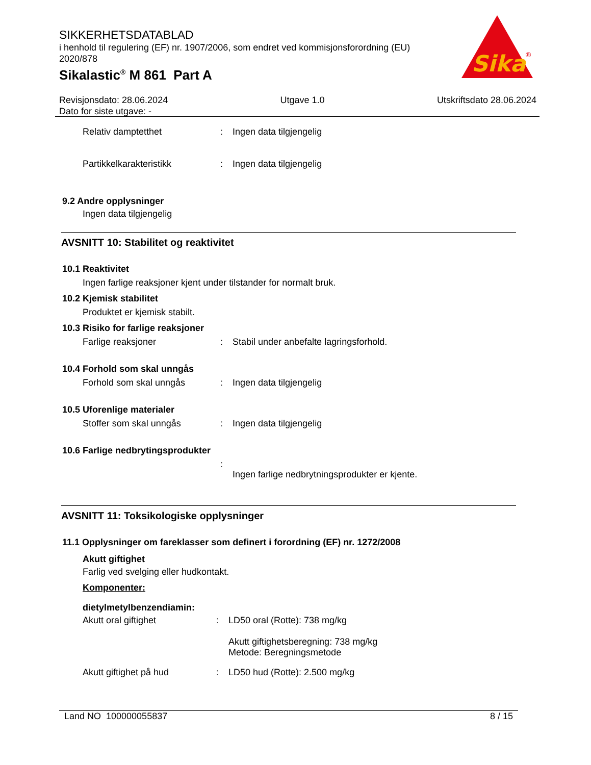SIKKERHETSDATABLAD
i henhold til regulering (EF) nr. 1907/2006, som endret ved kommisjonsforordning (EU) 2020/878
Sikalastic<sup>®</sup> M 861 Part A
Sika
®
Revisjonsdato: 28.06.2024
Dato for siste utgave: -
Utgave 1.0 Utskriftsdato 28.06.2024
Relativ damptetthet: Ingen data tilgjengelig
Partikkelkarakteristikk: Ingen data tilgjengelig
9.2 Andre opplysninger
Ingen data tilgjengelig
AVSNITT 10: Stabilitet og reaktivitet
10.1 Reaktivitet
Ingen farlige reaksjoner kjent under tilstander for normalt bruk.
10.2 Kjemisk stabilitet
Produktet er kjemisk stabilt.
10.3 Risiko for farlige reaksjoner
Farlige reaksjoner: Stabil under anbefalte lagringsforhold.
10.4 Forhold som skal unngås
Forhold som skal unngås: Ingen data tilgjengelig
10.5 Uforenlige materialer
Stoffer som skal unngås: Ingen data tilgjengelig
10.6 Farlige nedbrytingsprodukter
: Ingen farlige nedbrytningsprodukter er kjente.
AVSNITT 11: Toksikologiske opplysninger
11.1 Opplysninger om fareklasser som definert i forordning (EF) nr. 1272/2008
Akutt giftighet
Farlig ved svelging eller hudkontakt.
Komponenter:
dietylmetylbenzendiamin:
Akutt oral giftighet: LD50 oral (Rotte): 738 mg/kg
Akutt giftighetsberegning: 738 mg/kg
Metode: Beregningsmetode
Akutt giftighet på hud: LD50 hud (Rotte): 2.500 mg/kg
Land NO 100000055837 8 / 15